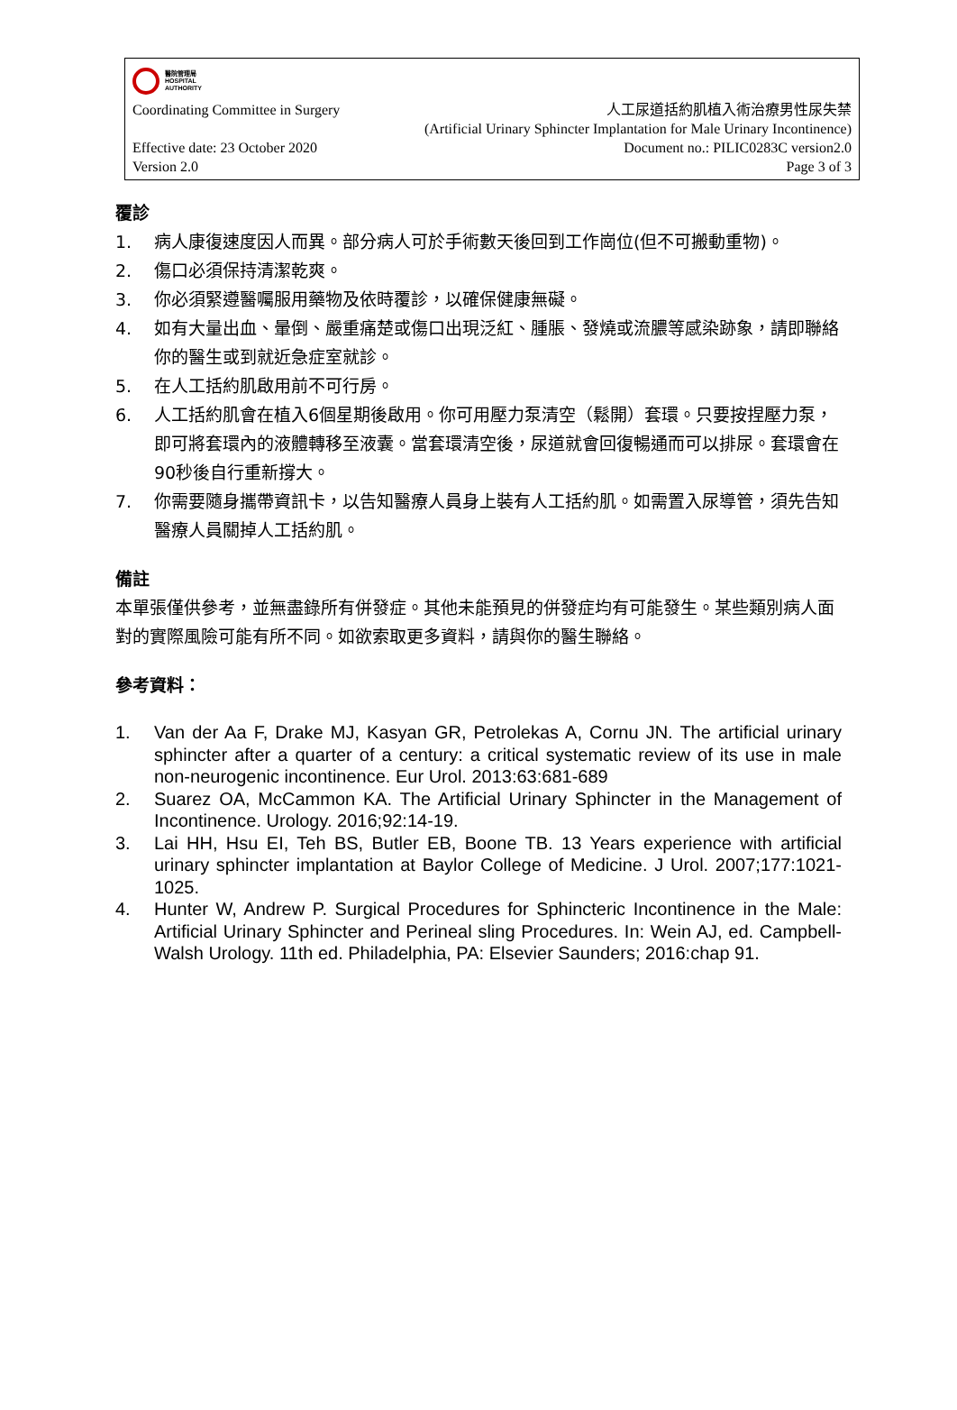醫院管理局
HOSPITAL
AUTHORITY
Coordinating Committee in Surgery
人工尿道括約肌植入術治療男性尿失禁
(Artificial Urinary Sphincter Implantation for Male Urinary Incontinence)
Effective date: 23 October 2020
Version 2.0
Document no.: PILIC0283C version2.0
Page 3 of 3
覆診
1. 病人康復速度因人而異。部分病人可於手術數天後回到工作崗位(但不可搬動重物)。
2. 傷口必須保持清潔乾爽。
3. 你必須緊遵醫囑服用藥物及依時覆診，以確保健康無礙。
4. 如有大量出血、暈倒、嚴重痛楚或傷口出現泛紅、腫脹、發燒或流膿等感染跡象，請即聯絡你的醫生或到就近急症室就診。
5. 在人工括約肌啟用前不可行房。
6. 人工括約肌會在植入6個星期後啟用。你可用壓力泵清空（鬆開）套環。只要按捏壓力泵，即可將套環內的液體轉移至液囊。當套環清空後，尿道就會回復暢通而可以排尿。套環會在90秒後自行重新撐大。
7. 你需要隨身攜帶資訊卡，以告知醫療人員身上裝有人工括約肌。如需置入尿導管，須先告知醫療人員關掉人工括約肌。
備註
本單張僅供參考，並無盡錄所有併發症。其他未能預見的併發症均有可能發生。某些類別病人面對的實際風險可能有所不同。如欲索取更多資料，請與你的醫生聯絡。
參考資料：
1. Van der Aa F, Drake MJ, Kasyan GR, Petrolekas A, Cornu JN. The artificial urinary sphincter after a quarter of a century: a critical systematic review of its use in male non-neurogenic incontinence. Eur Urol. 2013:63:681-689
2. Suarez OA, McCammon KA. The Artificial Urinary Sphincter in the Management of Incontinence. Urology. 2016;92:14-19.
3. Lai HH, Hsu EI, Teh BS, Butler EB, Boone TB. 13 Years experience with artificial urinary sphincter implantation at Baylor College of Medicine. J Urol. 2007;177:1021-1025.
4. Hunter W, Andrew P. Surgical Procedures for Sphincteric Incontinence in the Male: Artificial Urinary Sphincter and Perineal sling Procedures. In: Wein AJ, ed. Campbell-Walsh Urology. 11th ed. Philadelphia, PA: Elsevier Saunders; 2016:chap 91.